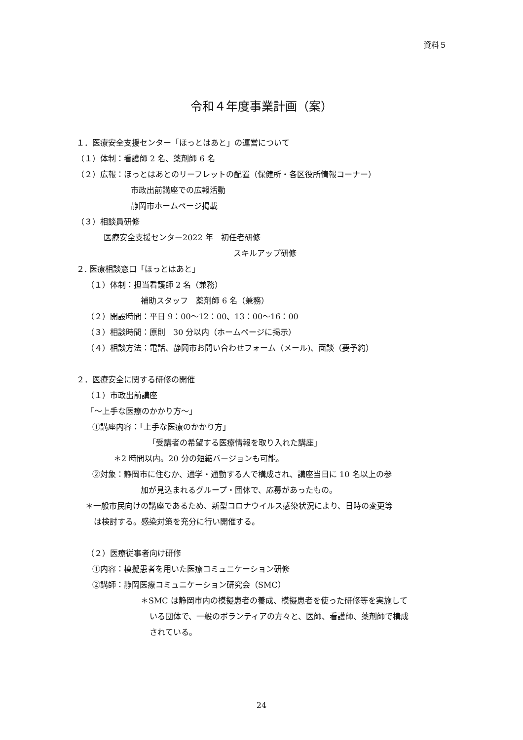資料５
令和４年度事業計画（案）
１．医療安全支援センター「ほっとはあと」の運営について
（１）体制：看護師 2 名、薬剤師 6 名
（２）広報：ほっとはあとのリーフレットの配置（保健所・各区役所情報コーナー）
市政出前講座での広報活動
静岡市ホームページ掲載
（３）相談員研修
医療安全支援センター2022 年　初任者研修
スキルアップ研修
２. 医療相談窓口「ほっとはあと」
（１）体制：担当看護師 2 名（兼務）
補助スタッフ　薬剤師 6 名（兼務）
（２）開設時間：平日 9：00〜12：00、13：00〜16：00
（３）相談時間：原則　30 分以内（ホームページに掲示）
（４）相談方法：電話、静岡市お問い合わせフォーム（メール)、面談（要予約）
２．医療安全に関する研修の開催
（１）市政出前講座
「〜上手な医療のかかり方〜」
①講座内容：「上手な医療のかかり方」
「受講者の希望する医療情報を取り入れた講座」
＊2 時間以内。20 分の短縮バージョンも可能。
②対象：静岡市に住むか、通学・通勤する人で構成され、講座当日に 10 名以上の参
加が見込まれるグループ・団体で、応募があったもの。
＊一般市民向けの講座であるため、新型コロナウイルス感染状況により、日時の変更等
は検討する。感染対策を充分に行い開催する。
（２）医療従事者向け研修
①内容：模擬患者を用いた医療コミュニケーション研修
②講師：静岡医療コミュニケーション研究会（SMC）
＊SMC は静岡市内の模擬患者の養成、模擬患者を使った研修等を実施して
いる団体で、一般のボランティアの方々と、医師、看護師、薬剤師で構成
されている。
24